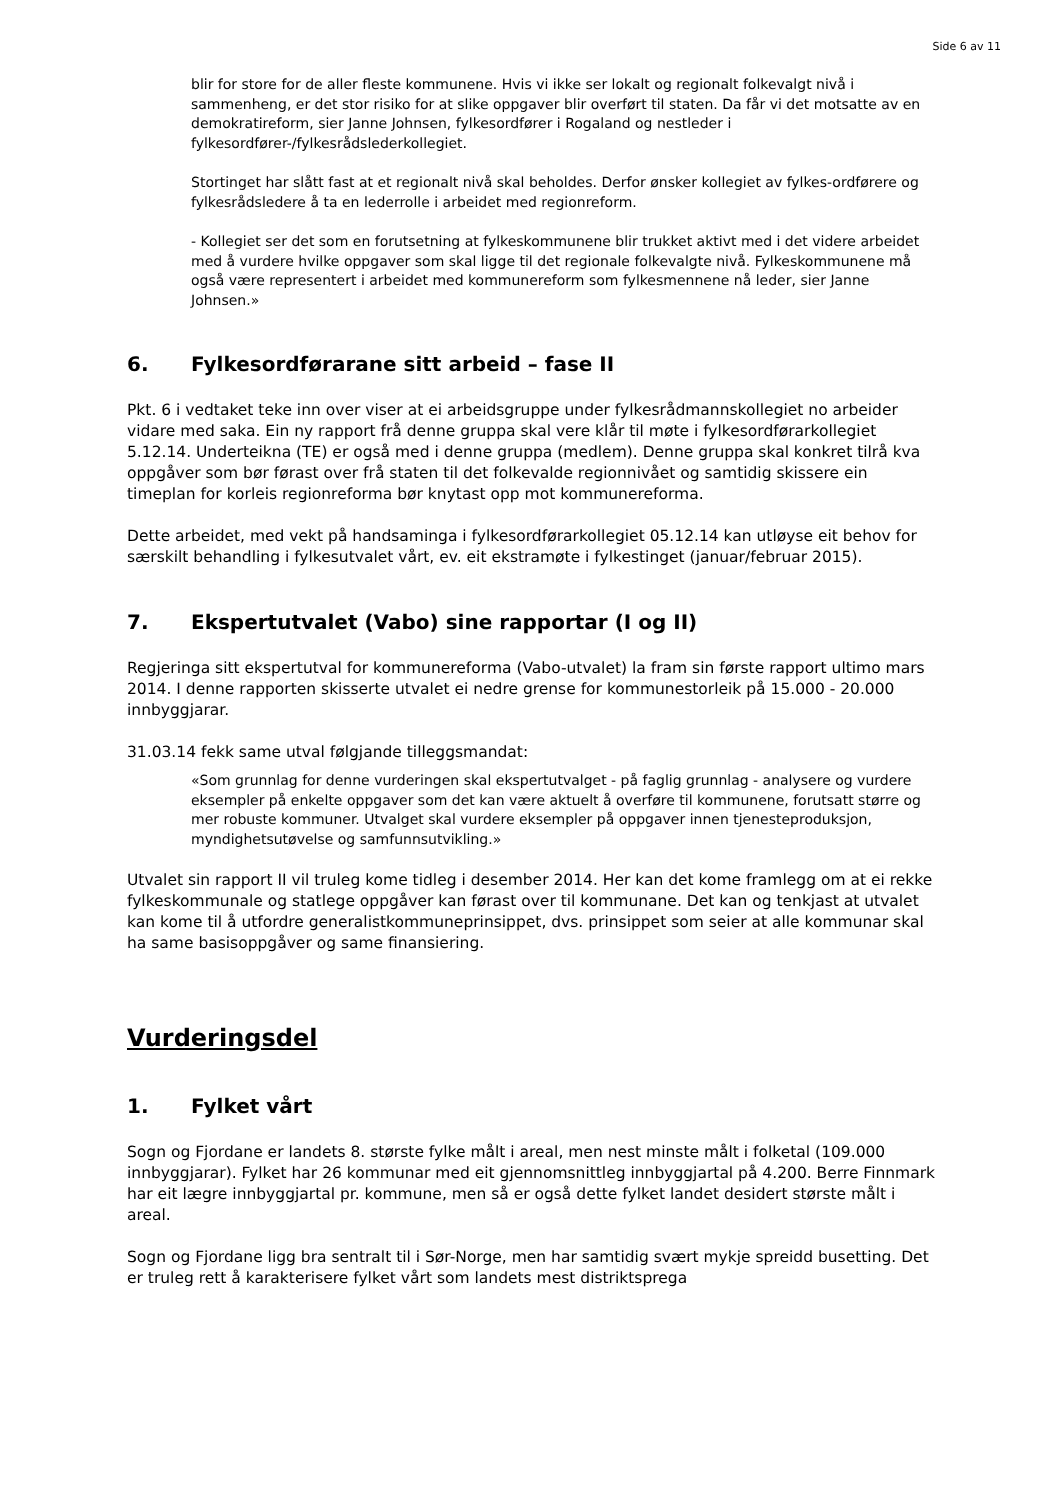Side 6 av 11
blir for store for de aller fleste kommunene. Hvis vi ikke ser lokalt og regionalt folkevalgt nivå i sammenheng, er det stor risiko for at slike oppgaver blir overført til staten. Da får vi det motsatte av en demokratireform, sier Janne Johnsen, fylkesordfører i Rogaland og nestleder i fylkesordfører-/fylkesrådslederkollegiet.
Stortinget har slått fast at et regionalt nivå skal beholdes. Derfor ønsker kollegiet av fylkes-ordførere og fylkesrådsledere å ta en lederrolle i arbeidet med regionreform.
- Kollegiet ser det som en forutsetning at fylkeskommunene blir trukket aktivt med i det videre arbeidet med å vurdere hvilke oppgaver som skal ligge til det regionale folkevalgte nivå. Fylkeskommunene må også være representert i arbeidet med kommunereform som fylkesmennene nå leder, sier Janne Johnsen.»
6. Fylkesordførarane sitt arbeid – fase II
Pkt. 6 i vedtaket teke inn over viser at ei arbeidsgruppe under fylkesrådmannskollegiet no arbeider vidare med saka. Ein ny rapport frå denne gruppa skal vere klår til møte i fylkesordførarkollegiet 5.12.14. Underteikna (TE) er også med i denne gruppa (medlem). Denne gruppa skal konkret tilrå kva oppgåver som bør førast over frå staten til det folkevalde regionnivået og samtidig skissere ein timeplan for korleis regionreforma bør knytast opp mot kommunereforma.
Dette arbeidet, med vekt på handsaminga i fylkesordførarkollegiet 05.12.14 kan utløyse eit behov for særskilt behandling i fylkesutvalet vårt, ev. eit ekstramøte i fylkestinget (januar/februar 2015).
7. Ekspertutvalet (Vabo) sine rapportar (I og II)
Regjeringa sitt ekspertutval for kommunereforma (Vabo-utvalet) la fram sin første rapport ultimo mars 2014. I denne rapporten skisserte utvalet ei nedre grense for kommunestorleik på 15.000 - 20.000 innbyggjarar.
31.03.14 fekk same utval følgjande tilleggsmandat:
«Som grunnlag for denne vurderingen skal ekspertutvalget - på faglig grunnlag - analysere og vurdere eksempler på enkelte oppgaver som det kan være aktuelt å overføre til kommunene, forutsatt større og mer robuste kommuner. Utvalget skal vurdere eksempler på oppgaver innen tjenesteproduksjon, myndighetsutøvelse og samfunnsutvikling.»
Utvalet sin rapport II vil truleg kome tidleg i desember 2014. Her kan det kome framlegg om at ei rekke fylkeskommunale og statlege oppgåver kan førast over til kommunane. Det kan og tenkjast at utvalet kan kome til å utfordre generalistkommuneprinsippet, dvs. prinsippet som seier at alle kommunar skal ha same basisoppgåver og same finansiering.
Vurderingsdel
1. Fylket vårt
Sogn og Fjordane er landets 8. største fylke målt i areal, men nest minste målt i folketal (109.000 innbyggjarar). Fylket har 26 kommunar med eit gjennomsnittleg innbyggjartal på 4.200. Berre Finnmark har eit lægre innbyggjartal pr. kommune, men så er også dette fylket landet desidert største målt i areal.
Sogn og Fjordane ligg bra sentralt til i Sør-Norge, men har samtidig svært mykje spreidd busetting. Det er truleg rett å karakterisere fylket vårt som landets mest distriktsprega